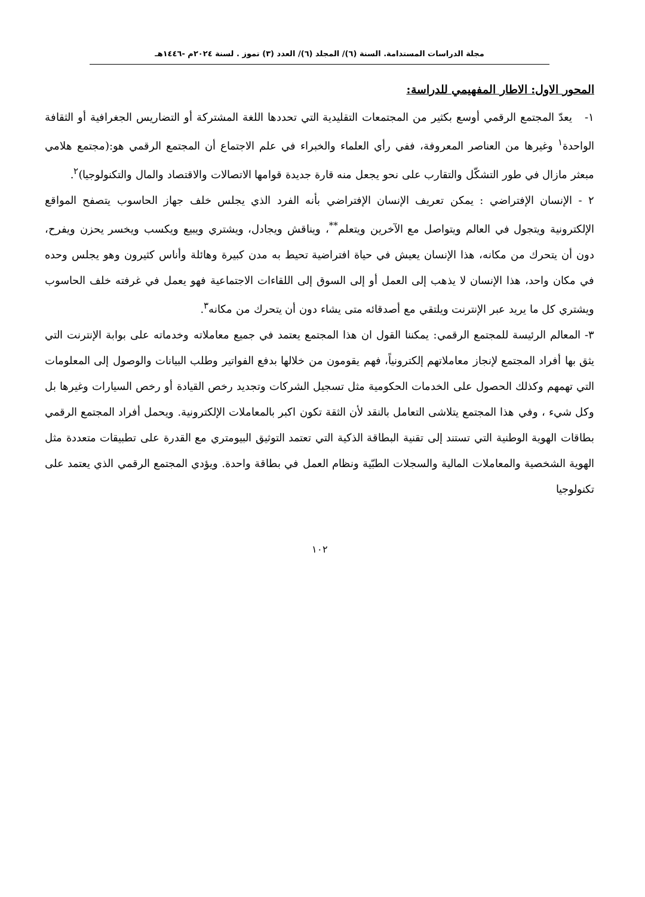مجلة الدراسات المستدامة. السنة (٦)/ المجلد (٦)/ العدد (٣) تموز . لسنة ٢٠٢٤م -١٤٤٦هـ
المحور الاول: الاطار المفهيمي للدراسة:
١- يعدّ المجتمع الرقمي أوسع بكثير من المجتمعات التقليدية التي تحددها اللغة المشتركة أو التضاريس الجغرافية أو الثقافة الواحدة<sup>١</sup> وغيرها من العناصر المعروفة، ففي رأي العلماء والخبراء في علم الاجتماع أن المجتمع الرقمي هو:(مجتمع هلامي مبعثر مازال في طور التشكّل والتقارب على نحو يجعل منه قارة جديدة قوامها الاتصالات والاقتصاد والمال والتكنولوجيا)<sup>٢</sup>.
٢ - الإنسان الإفتراضي : يمكن تعريف الإنسان الإفتراضي بأنه الفرد الذي يجلس خلف جهاز الحاسوب يتصفح المواقع الإلكترونية ويتجول في العالم ويتواصل مع الآخرين ويتعلم<sup>**</sup>، ويناقش ويجادل، ويشتري ويبيع ويكسب ويخسر يحزن ويفرح، دون أن يتحرك من مكانه، هذا الإنسان يعيش في حياة افتراضية تحيط به مدن كبيرة وهائلة وأناس كثيرون وهو يجلس وحده في مكان واحد، هذا الإنسان لا يذهب إلى العمل أو إلى السوق إلى اللقاءات الاجتماعية فهو يعمل في غرفته خلف الحاسوب ويشتري كل ما يريد عبر الإنترنت ويلتقي مع أصدقائه متى يشاء دون أن يتحرك من مكانه<sup>٣</sup>.
٣- المعالم الرئيسة للمجتمع الرقمي: يمكننا القول ان هذا المجتمع يعتمد في جميع معاملاته وخدماته على بوابة الإنترنت التي يثق بها أفراد المجتمع لإنجاز معاملاتهم إلكترونياً، فهم يقومون من خلالها بدفع الفواتير وطلب البيانات والوصول إلى المعلومات التي تهمهم وكذلك الحصول على الخدمات الحكومية مثل تسجيل الشركات وتجديد رخص القيادة أو رخص السيارات وغيرها بل وكل شيء ، وفي هذا المجتمع يتلاشى التعامل بالنقد لأن الثقة تكون اكبر بالمعاملات الإلكترونية. ويحمل أفراد المجتمع الرقمي بطاقات الهوية الوطنية التي تستند إلى تقنية البطاقة الذكية التي تعتمد التوثيق البيومتري مع القدرة على تطبيقات متعددة مثل الهوية الشخصية والمعاملات المالية والسجلات الطبّية ونظام العمل في بطاقة واحدة. ويؤدي المجتمع الرقمي الذي يعتمد على تكنولوجيا
١٠٢